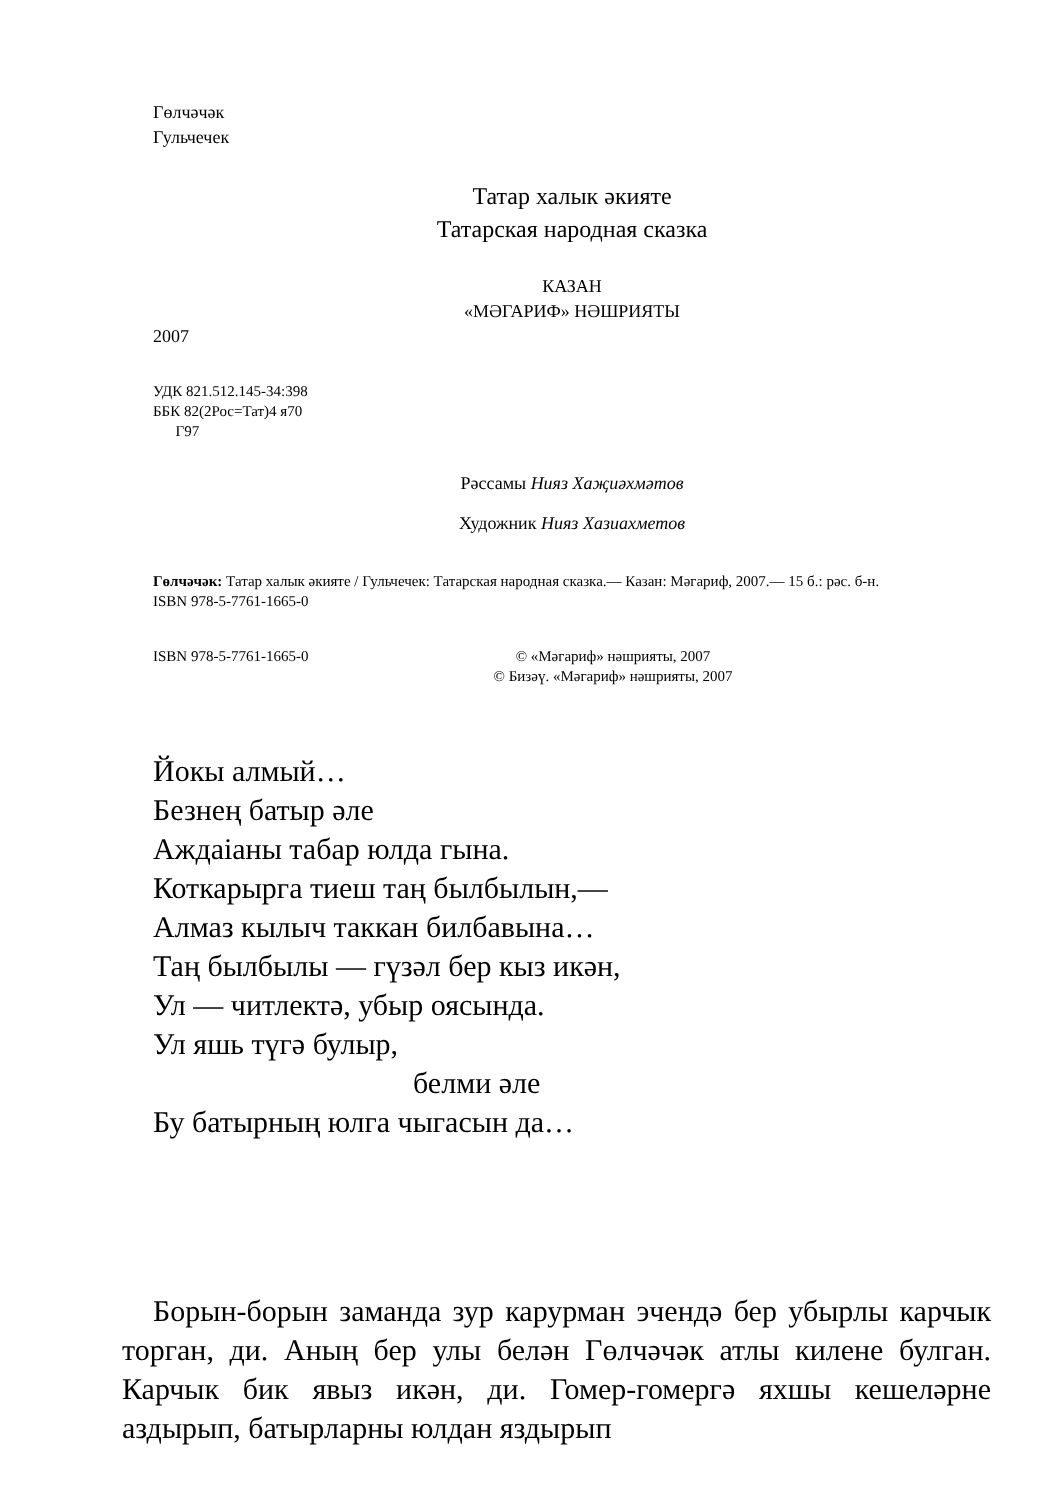Гөлчәчәк
Гульчечек
Татар халык әкияте
Татарская народная сказка
КАЗАН
«МӘГАРИФ» НӘШРИЯТЫ
2007
УДК 821.512.145-34:398
ББК 82(2Рос=Тат)4 я70
Г97
Рәссамы Нияз Хаҗиәхмәтов
Художник Нияз Хазиахметов
Гөлчәчәк: Татар халык әкияте / Гульчечек: Татарская народная сказка.— Казан: Мәгариф, 2007.— 15 б.: рәс. б-н.
ISBN 978-5-7761-1665-0
ISBN 978-5-7761-1665-0 © «Мәгариф» нәшрияты, 2007
© Бизәү. «Мәгариф» нәшрияты, 2007
Йокы алмый…
Безнең батыр әле
Аждаіаны табар юлда гына.
Коткарырга тиеш таң былбылын,—
Алмаз кылыч таккан билбавына…
Таң былбылы — гүзәл бер кыз икән,
Ул — читлектә, убыр оясында.
Ул яшь түгә булыр,
белми әле
Бу батырның юлга чыгасын да…
Борын-борын заманда зур карурман эчендә бер убырлы карчык торган, ди. Аның бер улы белән Гөлчәчәк атлы килене булган. Карчык бик явыз икән, ди. Гомер-гомергә яхшы кешеләрне аздырып, батырларны юлдан яздырып